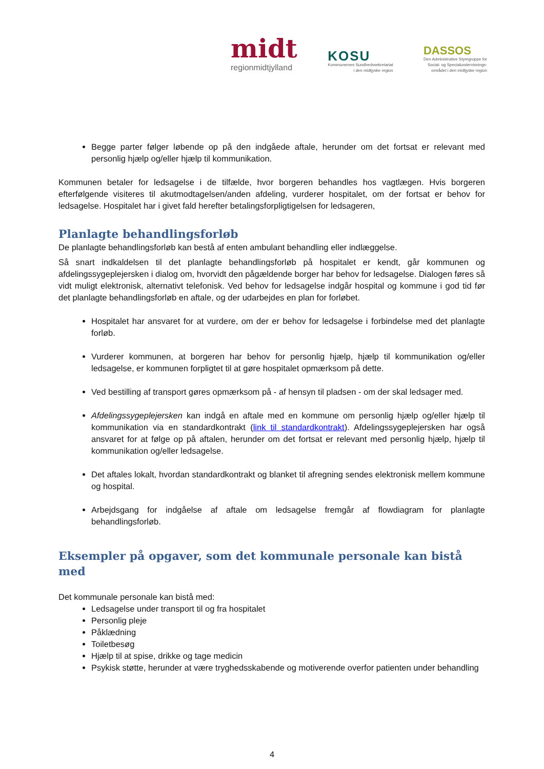midt
regionmidtjylland
KOSU
Kommunernes Sundhedssekretariat
i den midtjyske region
DASSOS
Den Administrative Styregruppe for
Social- og Specialundervisnings-
området i den midtjyske region
Begge parter følger løbende op på den indgåede aftale, herunder om det fortsat er relevant med personlig hjælp og/eller hjælp til kommunikation.
Kommunen betaler for ledsagelse i de tilfælde, hvor borgeren behandles hos vagtlægen. Hvis borgeren efterfølgende visiteres til akutmodtagelsen/anden afdeling, vurderer hospitalet, om der fortsat er behov for ledsagelse. Hospitalet har i givet fald herefter betalingsforpligtigelsen for ledsageren,
Planlagte behandlingsforløb
De planlagte behandlingsforløb kan bestå af enten ambulant behandling eller indlæggelse.
Så snart indkaldelsen til det planlagte behandlingsforløb på hospitalet er kendt, går kommunen og afdelingssygeplejersken i dialog om, hvorvidt den pågældende borger har behov for ledsagelse. Dialogen føres så vidt muligt elektronisk, alternativt telefonisk. Ved behov for ledsagelse indgår hospital og kommune i god tid før det planlagte behandlingsforløb en aftale, og der udarbejdes en plan for forløbet.
Hospitalet har ansvaret for at vurdere, om der er behov for ledsagelse i forbindelse med det planlagte forløb.
Vurderer kommunen, at borgeren har behov for personlig hjælp, hjælp til kommunikation og/eller ledsagelse, er kommunen forpligtet til at gøre hospitalet opmærksom på dette.
Ved bestilling af transport gøres opmærksom på - af hensyn til pladsen - om der skal ledsager med.
Afdelingssygeplejersken kan indgå en aftale med en kommune om personlig hjælp og/eller hjælp til kommunikation via en standardkontrakt (link til standardkontrakt). Afdelingssygeplejersken har også ansvaret for at følge op på aftalen, herunder om det fortsat er relevant med personlig hjælp, hjælp til kommunikation og/eller ledsagelse.
Det aftales lokalt, hvordan standardkontrakt og blanket til afregning sendes elektronisk mellem kommune og hospital.
Arbejdsgang for indgåelse af aftale om ledsagelse fremgår af flowdiagram for planlagte behandlingsforløb.
Eksempler på opgaver, som det kommunale personale kan bistå med
Det kommunale personale kan bistå med:
Ledsagelse under transport til og fra hospitalet
Personlig pleje
Påklædning
Toiletbesøg
Hjælp til at spise, drikke og tage medicin
Psykisk støtte, herunder at være tryghedsskabende og motiverende overfor patienten under behandling
4